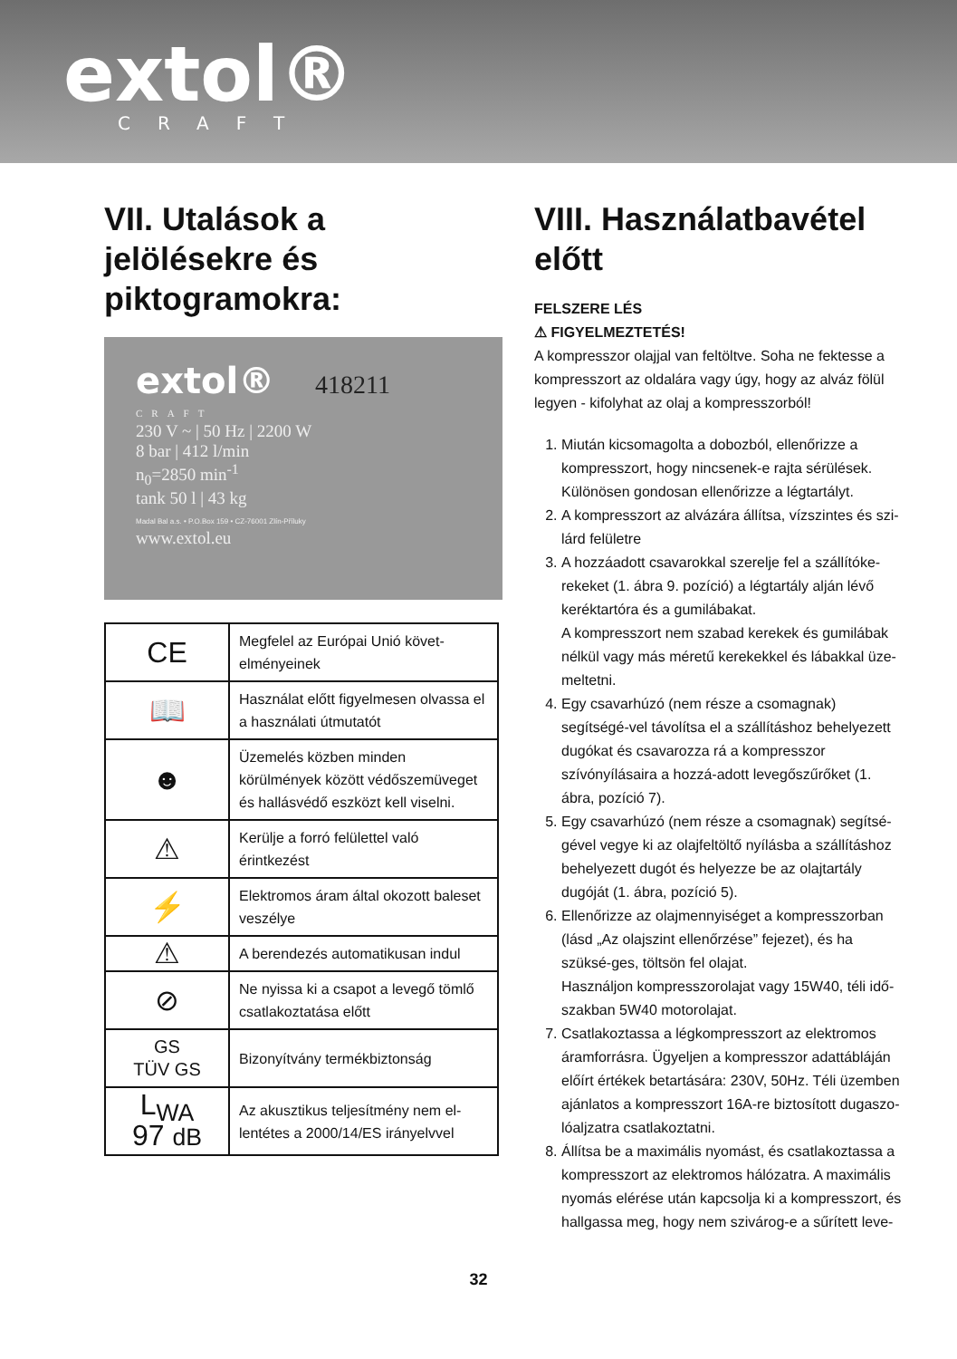extol®
CRAFT
VII. Utalások a jelölésekre és piktogramokra:
extol® 418211
CRAFT
230 V ~ | 50 Hz | 2200 W
8 bar | 412 l/min
n<sub>0</sub>=2850 min<sup>-1</sup>
tank 50 l | 43 kg
Madal Bal a.s. • P.O.Box 159 • CZ-76001 Zlín-Příluky
www.extol.eu
| CE | Megfelel az Európai Unió követ-elményeinek |
| 📖 | Használat előtt figyelmesen olvassa el a használati útmutatót |
| ☻ | Üzemelés közben minden körülmények között védőszemüveget és hallásvédő eszközt kell viselni. |
| ⚠ | Kerülje a forró felülettel való érintkezést |
| ⚡ | Elektromos áram által okozott baleset veszélye |
| ⚠ | A berendezés automatikusan indul |
| ⊘ | Ne nyissa ki a csapot a levegő tömlő csatlakoztatása előtt |
| GS TÜV GS | Bizonyítvány termékbiztonság |
| L<sub>WA</sub> 97 dB | Az akusztikus teljesítmény nem el-lentétes a 2000/14/ES irányelvvel |
VIII. Használatbavétel előtt
FELSZERE LÉS
⚠ FIGYELMEZTETÉS!
A kompresszor olajjal van feltöltve. Soha ne fektesse a kompresszort az oldalára vagy úgy, hogy az alváz fölül legyen - kifolyhat az olaj a kompresszorból!
1. Miután kicsomagolta a dobozból, ellenőrizze a kompresszort, hogy nincsenek-e rajta sérülések. Különösen gondosan ellenőrizze a légtartályt.
2. A kompresszort az alvázára állítsa, vízszintes és szi-lárd felületre
3. A hozzáadott csavarokkal szerelje fel a szállítóke-rekeket (1. ábra 9. pozíció) a légtartály alján lévő keréktartóra és a gumilábakat.
A kompresszort nem szabad kerekek és gumilábak nélkül vagy más méretű kerekekkel és lábakkal üze-meltetni.
4. Egy csavarhúzó (nem része a csomagnak) segítségé-vel távolítsa el a szállításhoz behelyezett dugókat és csavarozza rá a kompresszor szívónyílásaira a hozzá-adott levegőszűrőket (1. ábra, pozíció 7).
5. Egy csavarhúzó (nem része a csomagnak) segítsé-gével vegye ki az olajfeltöltő nyílásba a szállításhoz behelyezett dugót és helyezze be az olajtartály dugóját (1. ábra, pozíció 5).
6. Ellenőrizze az olajmennyiséget a kompresszorban (lásd „Az olajszint ellenőrzése” fejezet), és ha szüksé-ges, töltsön fel olajat.
Használjon kompresszorolajat vagy 15W40, téli idő-szakban 5W40 motorolajat.
7. Csatlakoztassa a légkompresszort az elektromos áramforrásra. Ügyeljen a kompresszor adattábláján előírt értékek betartására: 230V, 50Hz. Téli üzemben ajánlatos a kompresszort 16A-re biztosított dugaszo-lóaljzatra csatlakoztatni.
8. Állítsa be a maximális nyomást, és csatlakoztassa a kompresszort az elektromos hálózatra. A maximális nyomás elérése után kapcsolja ki a kompresszort, és hallgassa meg, hogy nem szivárog-e a sűrített leve-
32